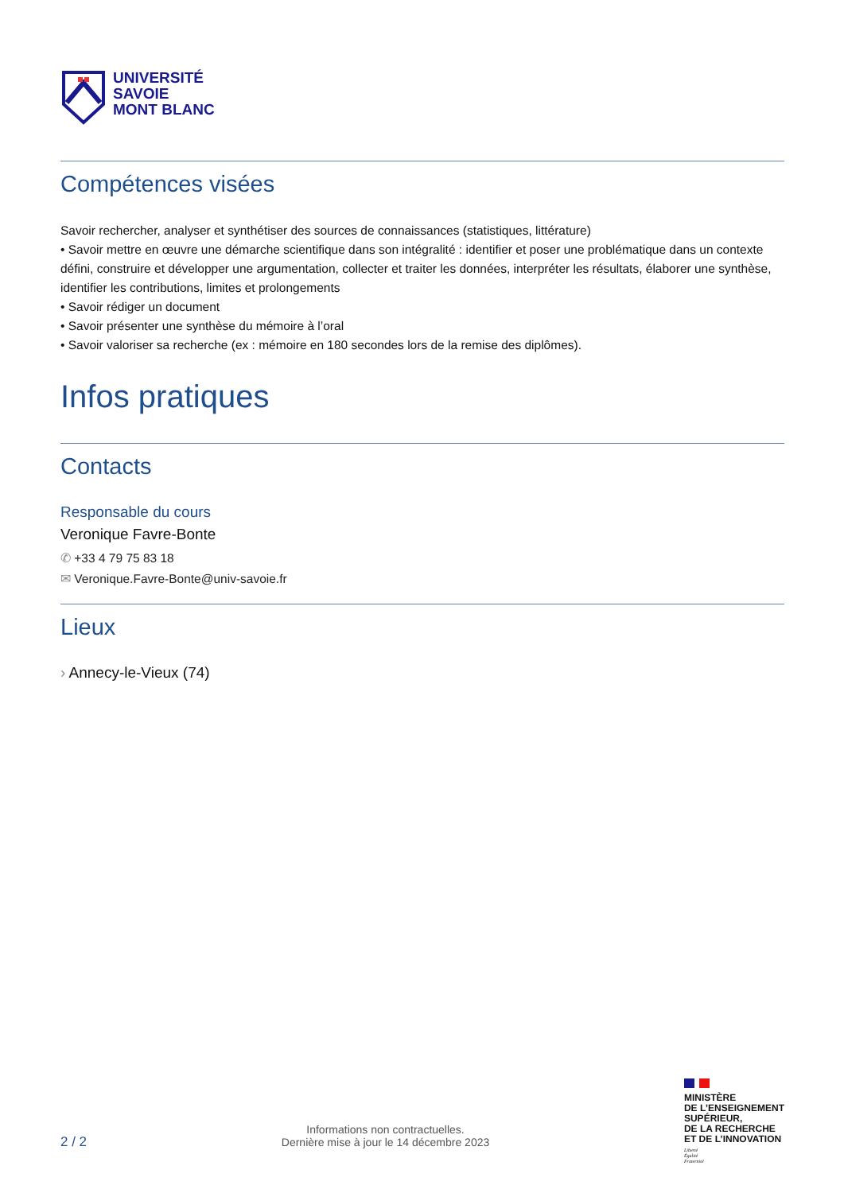UNIVERSITÉ
SAVOIE
MONT BLANC
Compétences visées
Savoir rechercher, analyser et synthétiser des sources de connaissances (statistiques, littérature)
• Savoir mettre en œuvre une démarche scientifique dans son intégralité : identifier et poser une problématique dans un contexte défini, construire et développer une argumentation, collecter et traiter les données, interpréter les résultats, élaborer une synthèse, identifier les contributions, limites et prolongements
• Savoir rédiger un document
• Savoir présenter une synthèse du mémoire à l’oral
• Savoir valoriser sa recherche (ex : mémoire en 180 secondes lors de la remise des diplômes).
Infos pratiques
Contacts
Responsable du cours
Veronique Favre-Bonte
✆ +33 4 79 75 83 18
✉ Veronique.Favre-Bonte@univ-savoie.fr
Lieux
› Annecy-le-Vieux (74)
2 / 2
Informations non contractuelles.
Dernière mise à jour le 14 décembre 2023
MINISTÈRE
DE L’ENSEIGNEMENT
SUPÉRIEUR,
DE LA RECHERCHE
ET DE L’INNOVATION
Liberté
Égalité
Fraternité